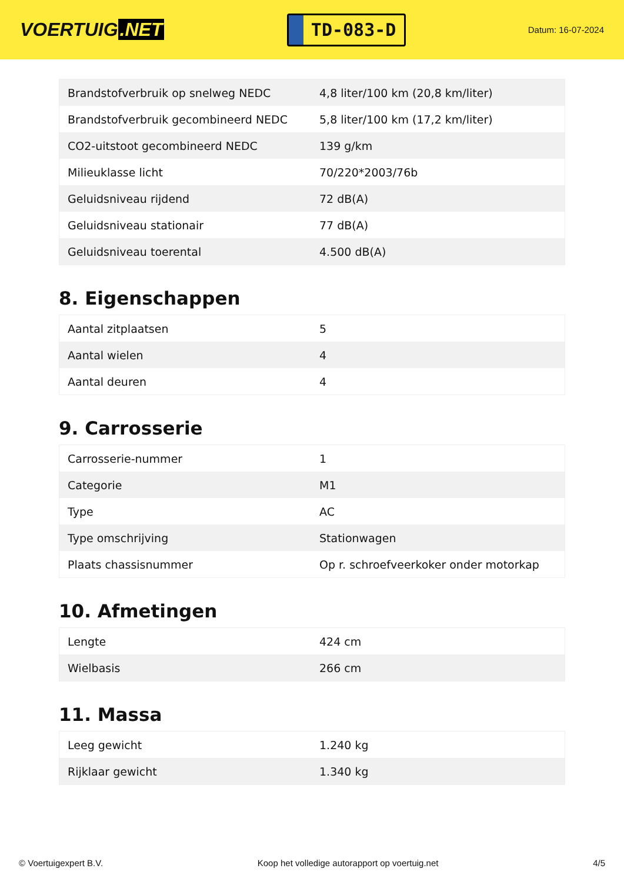VOERTUIG.NET
TD-083-D
Datum: 16-07-2024
| Brandstofverbruik op snelweg NEDC | 4,8 liter/100 km (20,8 km/liter) |
| Brandstofverbruik gecombineerd NEDC | 5,8 liter/100 km (17,2 km/liter) |
| CO2-uitstoot gecombineerd NEDC | 139 g/km |
| Milieuklasse licht | 70/220*2003/76b |
| Geluidsniveau rijdend | 72 dB(A) |
| Geluidsniveau stationair | 77 dB(A) |
| Geluidsniveau toerental | 4.500 dB(A) |
8. Eigenschappen
| Aantal zitplaatsen | 5 |
| Aantal wielen | 4 |
| Aantal deuren | 4 |
9. Carrosserie
| Carrosserie-nummer | 1 |
| Categorie | M1 |
| Type | AC |
| Type omschrijving | Stationwagen |
| Plaats chassisnummer | Op r. schroefveerkoker onder motorkap |
10. Afmetingen
| Lengte | 424 cm |
| Wielbasis | 266 cm |
11. Massa
| Leeg gewicht | 1.240 kg |
| Rijklaar gewicht | 1.340 kg |
© Voertuigexpert B.V. Koop het volledige autorapport op voertuig.net 4/5